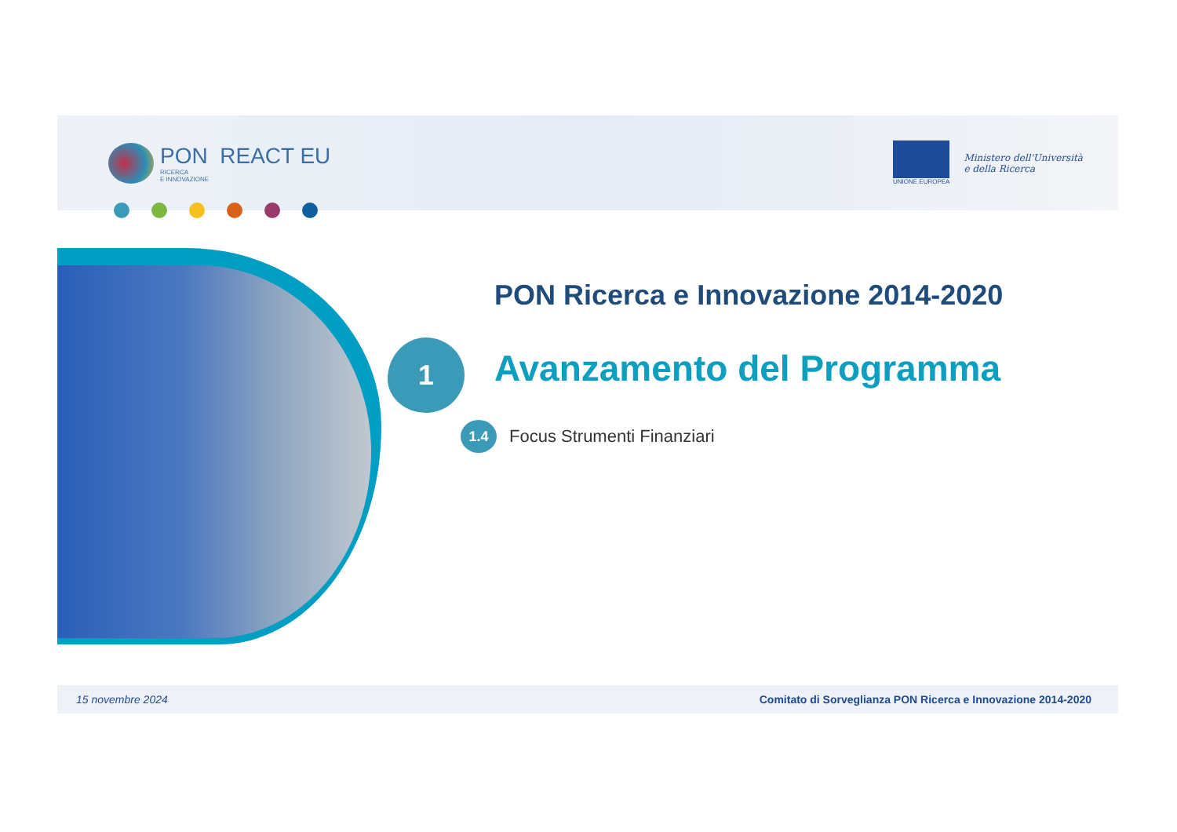PON REACT EU
RICERCA
E INNOVAZIONE
UNIONE EUROPEA
Ministero dell'Università
e della Ricerca
PON Ricerca e Innovazione 2014-2020
1 Avanzamento del Programma
1.4 Focus Strumenti Finanziari
15 novembre 2024 Comitato di Sorveglianza PON Ricerca e Innovazione 2014-2020